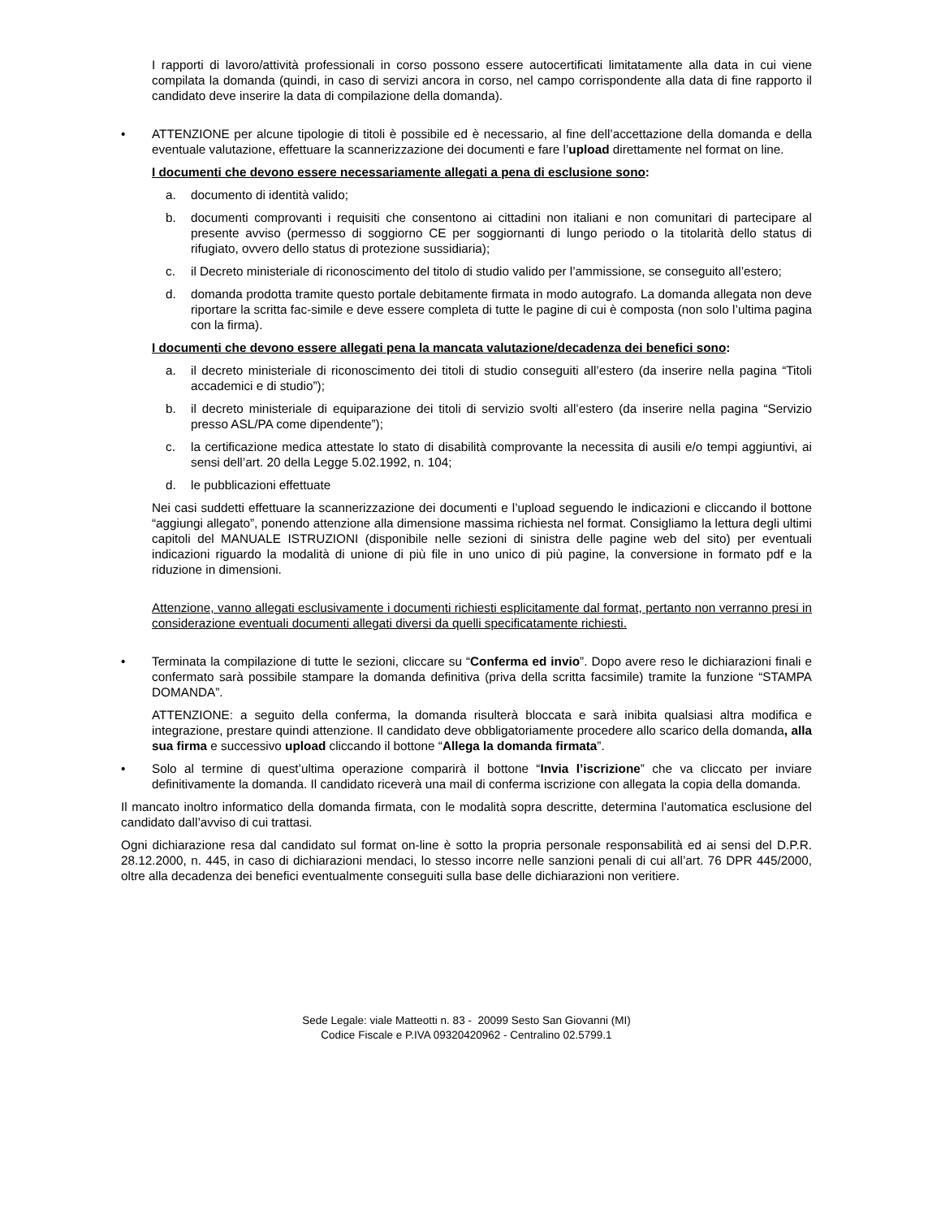I rapporti di lavoro/attività professionali in corso possono essere autocertificati limitatamente alla data in cui viene compilata la domanda (quindi, in caso di servizi ancora in corso, nel campo corrispondente alla data di fine rapporto il candidato deve inserire la data di compilazione della domanda).
• ATTENZIONE per alcune tipologie di titoli è possibile ed è necessario, al fine dell’accettazione della domanda e della eventuale valutazione, effettuare la scannerizzazione dei documenti e fare l’upload direttamente nel format on line.
I documenti che devono essere necessariamente allegati a pena di esclusione sono:
a. documento di identità valido;
b. documenti comprovanti i requisiti che consentono ai cittadini non italiani e non comunitari di partecipare al presente avviso (permesso di soggiorno CE per soggiornanti di lungo periodo o la titolarità dello status di rifugiato, ovvero dello status di protezione sussidiaria);
c. il Decreto ministeriale di riconoscimento del titolo di studio valido per l’ammissione, se conseguito all’estero;
d. domanda prodotta tramite questo portale debitamente firmata in modo autografo. La domanda allegata non deve riportare la scritta fac-simile e deve essere completa di tutte le pagine di cui è composta (non solo l’ultima pagina con la firma).
I documenti che devono essere allegati pena la mancata valutazione/decadenza dei benefici sono:
a. il decreto ministeriale di riconoscimento dei titoli di studio conseguiti all’estero (da inserire nella pagina “Titoli accademici e di studio”);
b. il decreto ministeriale di equiparazione dei titoli di servizio svolti all’estero (da inserire nella pagina “Servizio presso ASL/PA come dipendente”);
c. la certificazione medica attestate lo stato di disabilità comprovante la necessita di ausili e/o tempi aggiuntivi, ai sensi dell’art. 20 della Legge 5.02.1992, n. 104;
d. le pubblicazioni effettuate
Nei casi suddetti effettuare la scannerizzazione dei documenti e l’upload seguendo le indicazioni e cliccando il bottone “aggiungi allegato”, ponendo attenzione alla dimensione massima richiesta nel format. Consigliamo la lettura degli ultimi capitoli del MANUALE ISTRUZIONI (disponibile nelle sezioni di sinistra delle pagine web del sito) per eventuali indicazioni riguardo la modalità di unione di più file in uno unico di più pagine, la conversione in formato pdf e la riduzione in dimensioni.
Attenzione, vanno allegati esclusivamente i documenti richiesti esplicitamente dal format, pertanto non verranno presi in considerazione eventuali documenti allegati diversi da quelli specificatamente richiesti.
• Terminata la compilazione di tutte le sezioni, cliccare su “Conferma ed invio”. Dopo avere reso le dichiarazioni finali e confermato sarà possibile stampare la domanda definitiva (priva della scritta facsimile) tramite la funzione “STAMPA DOMANDA”.
ATTENZIONE: a seguito della conferma, la domanda risulterà bloccata e sarà inibita qualsiasi altra modifica e integrazione, prestare quindi attenzione. Il candidato deve obbligatoriamente procedere allo scarico della domanda, alla sua firma e successivo upload cliccando il bottone “Allega la domanda firmata”.
• Solo al termine di quest’ultima operazione comparirà il bottone “Invia l’iscrizione” che va cliccato per inviare definitivamente la domanda. Il candidato riceverà una mail di conferma iscrizione con allegata la copia della domanda.
Il mancato inoltro informatico della domanda firmata, con le modalità sopra descritte, determina l’automatica esclusione del candidato dall’avviso di cui trattasi.
Ogni dichiarazione resa dal candidato sul format on-line è sotto la propria personale responsabilità ed ai sensi del D.P.R. 28.12.2000, n. 445, in caso di dichiarazioni mendaci, lo stesso incorre nelle sanzioni penali di cui all’art. 76 DPR 445/2000, oltre alla decadenza dei benefici eventualmente conseguiti sulla base delle dichiarazioni non veritiere.
Sede Legale: viale Matteotti n. 83 - 20099 Sesto San Giovanni (MI)
Codice Fiscale e P.IVA 09320420962 - Centralino 02.5799.1